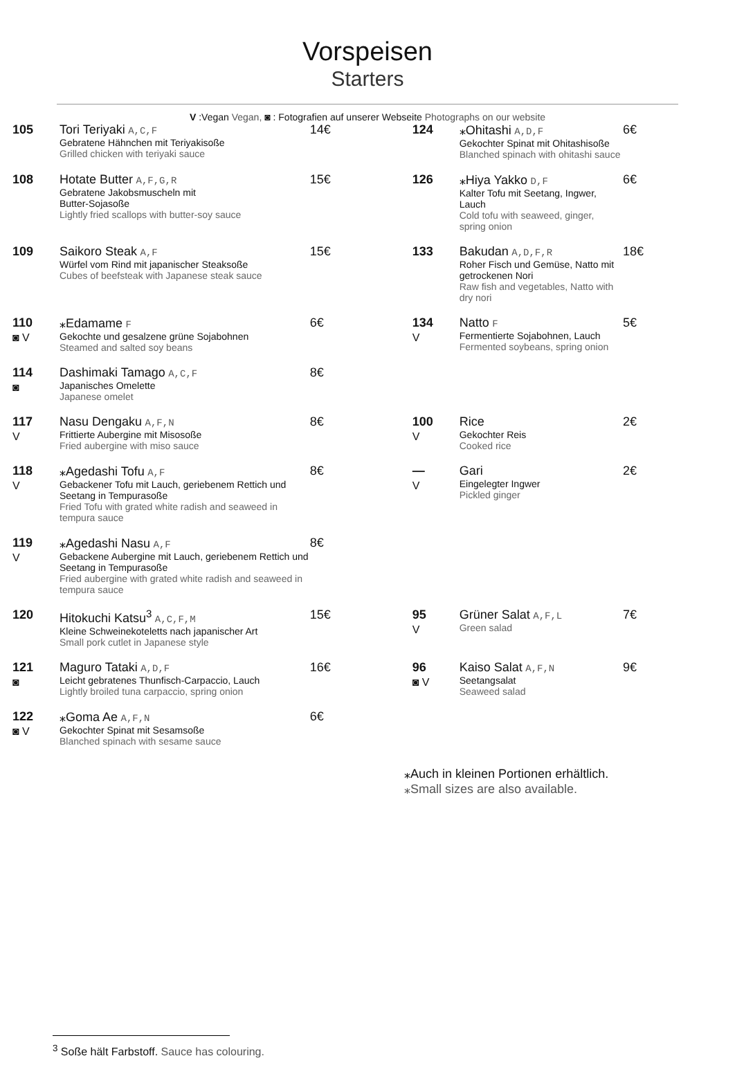Vorspeisen
Starters
V :Vegan Vegan, ◙ : Fotografien auf unserer Webseite Photographs on our website
| 105 | Tori Teriyaki A,C,F Gebratene Hähnchen mit Teriyakisoße Grilled chicken with teriyaki sauce | 14€ | 124 | ⁎Ohitashi A,D,F Gekochter Spinat mit Ohitashisoße Blanched spinach with ohitashi sauce | 6€ |
| 108 | Hotate Butter A,F,G,R Gebratene Jakobsmuscheln mit Butter-Sojasoße Lightly fried scallops with butter-soy sauce | 15€ | 126 | ⁎Hiya Yakko D,F Kalter Tofu mit Seetang, Ingwer, Lauch Cold tofu with seaweed, ginger, spring onion | 6€ |
| 109 | Saikoro Steak A,F Würfel vom Rind mit japanischer Steaksoße Cubes of beefsteak with Japanese steak sauce | 15€ | 133 | Bakudan A,D,F,R Roher Fisch und Gemüse, Natto mit getrockenen Nori Raw fish and vegetables, Natto with dry nori | 18€ |
| 110 ◙ V | ⁎Edamame F Gekochte und gesalzene grüne Sojabohnen Steamed and salted soy beans | 6€ | 134 V | Natto F Fermentierte Sojabohnen, Lauch Fermented soybeans, spring onion | 5€ |
| 114 ◙ | Dashimaki Tamago A,C,F Japanisches Omelette Japanese omelet | 8€ | | | |
| 117 V | Nasu Dengaku A,F,N Frittierte Aubergine mit Misosoße Fried aubergine with miso sauce | 8€ | 100 V | Rice Gekochter Reis Cooked rice | 2€ |
| 118 V | ⁎Agedashi Tofu A,F Gebackener Tofu mit Lauch, geriebenem Rettich und Seetang in Tempurasoße Fried Tofu with grated white radish and seaweed in tempura sauce | 8€ | — V | Gari Eingelegter Ingwer Pickled ginger | 2€ |
| 119 V | ⁎Agedashi Nasu A,F Gebackene Aubergine mit Lauch, geriebenem Rettich und Seetang in Tempurasoße Fried aubergine with grated white radish and seaweed in tempura sauce | 8€ | | | |
| 120 | Hitokuchi Katsu<sup>3</sup> A,C,F,M Kleine Schweinekoteletts nach japanischer Art Small pork cutlet in Japanese style | 15€ | 95 V | Grüner Salat A,F,L Green salad | 7€ |
| 121 ◙ | Maguro Tataki A,D,F Leicht gebratenes Thunfisch-Carpaccio, Lauch Lightly broiled tuna carpaccio, spring onion | 16€ | 96 ◙ V | Kaiso Salat A,F,N Seetangsalat Seaweed salad | 9€ |
| 122 ◙ V | ⁎Goma Ae A,F,N Gekochter Spinat mit Sesamsoße Blanched spinach with sesame sauce | 6€ | | | |
⁎Auch in kleinen Portionen erhältlich.
⁎Small sizes are also available.
<sup>3</sup> Soße hält Farbstoff. Sauce has colouring.